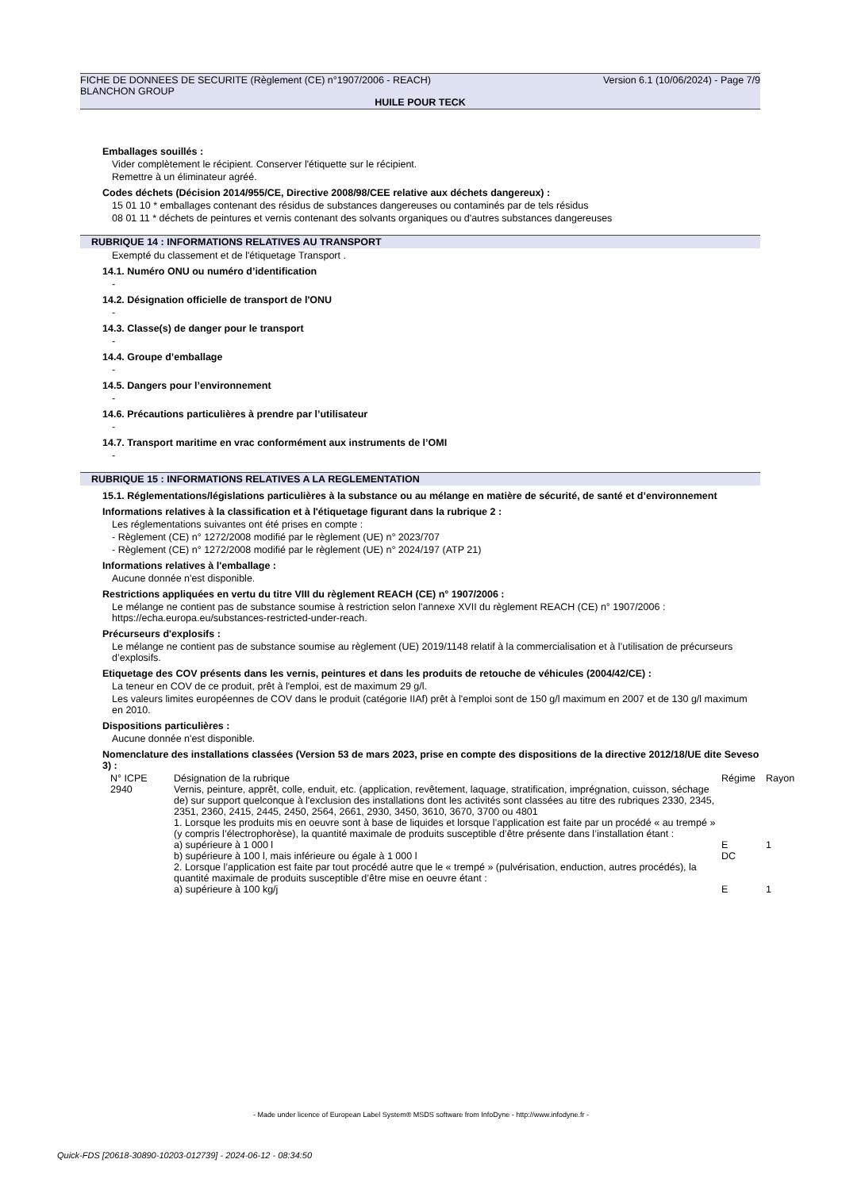FICHE DE DONNEES DE SECURITE (Règlement (CE) n°1907/2006 - REACH) Version 6.1 (10/06/2024) - Page 7/9
BLANCHON GROUP
HUILE POUR TECK
Emballages souillés :
Vider complètement le récipient. Conserver l'étiquette sur le récipient.
Remettre à un éliminateur agréé.
Codes déchets (Décision 2014/955/CE, Directive 2008/98/CEE relative aux déchets dangereux) :
15 01 10 * emballages contenant des résidus de substances dangereuses ou contaminés par de tels résidus
08 01 11 * déchets de peintures et vernis contenant des solvants organiques ou d'autres substances dangereuses
RUBRIQUE 14 : INFORMATIONS RELATIVES AU TRANSPORT
Exempté du classement et de l'étiquetage Transport .
14.1. Numéro ONU ou numéro d’identification
-
14.2. Désignation officielle de transport de l'ONU
-
14.3. Classe(s) de danger pour le transport
-
14.4. Groupe d’emballage
-
14.5. Dangers pour l’environnement
-
14.6. Précautions particulières à prendre par l’utilisateur
-
14.7. Transport maritime en vrac conformément aux instruments de l’OMI
-
RUBRIQUE 15 : INFORMATIONS RELATIVES A LA REGLEMENTATION
15.1. Réglementations/législations particulières à la substance ou au mélange en matière de sécurité, de santé et d’environnement
Informations relatives à la classification et à l'étiquetage figurant dans la rubrique 2 :
Les réglementations suivantes ont été prises en compte :
- Règlement (CE) n° 1272/2008 modifié par le règlement (UE) n° 2023/707
- Règlement (CE) n° 1272/2008 modifié par le règlement (UE) n° 2024/197 (ATP 21)
Informations relatives à l'emballage :
Aucune donnée n'est disponible.
Restrictions appliquées en vertu du titre VIII du règlement REACH (CE) n° 1907/2006 :
Le mélange ne contient pas de substance soumise à restriction selon l'annexe XVII du règlement REACH (CE) n° 1907/2006 : https://echa.europa.eu/substances-restricted-under-reach.
Précurseurs d'explosifs :
Le mélange ne contient pas de substance soumise au règlement (UE) 2019/1148 relatif à la commercialisation et à l’utilisation de précurseurs d’explosifs.
Etiquetage des COV présents dans les vernis, peintures et dans les produits de retouche de véhicules (2004/42/CE) :
La teneur en COV de ce produit, prêt à l'emploi, est de maximum 29 g/l.
Les valeurs limites européennes de COV dans le produit (catégorie IIAf) prêt à l'emploi sont de 150 g/l maximum en 2007 et de 130 g/l maximum en 2010.
Dispositions particulières :
Aucune donnée n'est disponible.
Nomenclature des installations classées (Version 53 de mars 2023, prise en compte des dispositions de la directive 2012/18/UE dite Seveso 3) :
| N° ICPE | Désignation de la rubrique | Régime | Rayon |
| 2940 | Vernis, peinture, apprêt, colle, enduit, etc. (application, revêtement, laquage, stratification, imprégnation, cuisson, séchage de) sur support quelconque à l'exclusion des installations dont les activités sont classées au titre des rubriques 2330, 2345, 2351, 2360, 2415, 2445, 2450, 2564, 2661, 2930, 3450, 3610, 3670, 3700 ou 4801 1. Lorsque les produits mis en oeuvre sont à base de liquides et lorsque l’application est faite par un procédé « au trempé » (y compris l’électrophorèse), la quantité maximale de produits susceptible d’être présente dans l’installation étant : | | |
| | a) supérieure à 1 000 l | E | 1 |
| | b) supérieure à 100 l, mais inférieure ou égale à 1 000 l | DC | |
| | 2. Lorsque l’application est faite par tout procédé autre que le « trempé » (pulvérisation, enduction, autres procédés), la quantité maximale de produits susceptible d’être mise en oeuvre étant : | | |
| | a) supérieure à 100 kg/j | E | 1 |
- Made under licence of European Label System® MSDS software from InfoDyne - http://www.infodyne.fr -
Quick-FDS [20618-30890-10203-012739] - 2024-06-12 - 08:34:50